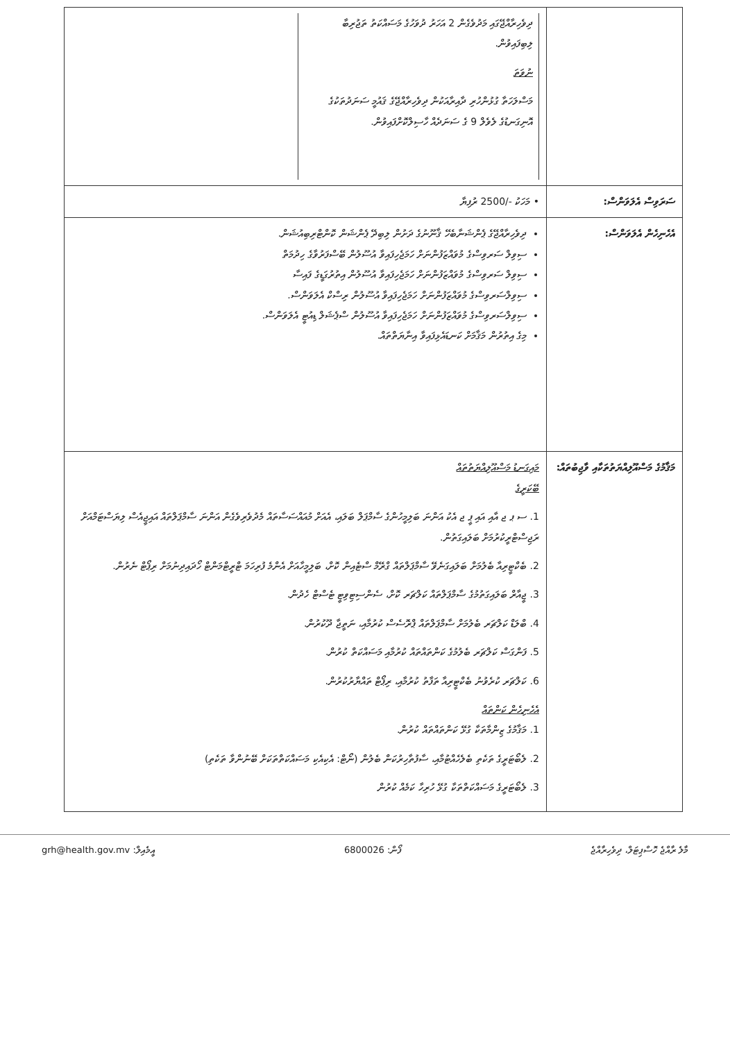| | ދިވެހިރާއްޖޭގައި މަދުވެގެން 2 އަހަރު ދުވަހުގެ މަސައްކަތު ތަޖުރިބާ ލިބިފައިވުން. ނުވަތަ މަސްލަހަތާ ގުޅުންހުރި ދާއިރާއަކުން ދިވެހިރާއްޖޭގެ ޤައުމީ ސަނަދުތަކުގެ އޮނިގަނޑުގެ ލެވެލް 9 ގެ ސަނަދެއް ހާސިލްކޮށްފައިވުން. |
| ސަރަވިސް އެލަވަންސް: | • މަހަކު -/2500 ރުފިޔާ |
| އެހެނިހެން އެލަވަންސް: | ދިވެހިރާއްޖޭގެ ޕެންޝަނާބެހޭ ޤާނޫނުގެ ދަށުން ލިބިދޭ ޕެންޝަން ކޮންޓްރިބިއުޝަން. ސިވިލް ސަރވިސްގެ މުވައްޒަފުންނަށް ހަމަޖެހިފައިވާ އުސޫލުން ބޭސްފަރުވާގެ ހިދުމަތް ސިވިލް ސަރވިސްގެ މުވައްޒަފުންނަށް ހަމަޖެހިފައިވާ އުސޫލުން އިތުރުގަޑީގެ ފައިސާ ސިވިލްސަރވިސްގެ މުވައްޒަފުންނަށް ހަމަޖެހިފައިވާ އުސޫލުން ރިސްކް އެލަވަންސް. ސިވިލްސަރވިސްގެ މުވައްޒަފުންނަށް ހަމަޖެހިފައިވާ އުސޫލުން ސްޕެޝަލް ޑިއުޓީ އެލަވަންސް. މިގެ އިތުރުން މަޤާމަށް ކަނޑައެޅިފައިވާ އިނާޔަތްތައް. |
| މަޤާމުގެ މަސްއޫލިއްޔަތުތަކާއި ވާޖިބުތައް: | މައިގަނޑު މަސްއޫލިއްޔަތުތައް ބޭކަރީގެ 1. ސ ޕ ޖ އާއި އައި ޕީ ޖ އެކު އަންނަ ބަލިމީހުންގެ ސާމްޕަލް ބަލައި، އެއަށް މުއައްސަސާތައް މެދުވެރިވެގެން އަންނަ ސާމްޕަލްތައް އައިޖީއެސް ލިޔަސްޓަމްއަށް ރަޖިސްޓްރީކުރުމަށް ބަލައިގަތުން. 2. ބެކްޓީރިއާ ބެލުމަށް ބަލައިގަނެވޭ ސާމްޕަލްތައް ގްރޭމް ސްޓެއިން ކޮށް، ބަލިމީހާއަށް އެންމެ ފުރިހަމަ ޓްރީޓްމަންޓް ހޯދައިދިނުމަށް ރިޕޯޓް ނެރުން. 3. ޖީއާރް ބަލައިގަތުމުގެ ސާމްޕަލްތައް ކަލްޗަރ ކޮށް، ސެންސިޓިވިޓީ ޓެސްޓް ހެދުން. 4. ބްލަޑް ކަލްޗަރ ބެލުމަށް ސާމްޕަލްތައް ޕްރޮސެސް ކުރުމާއި، ނަތީޖާ ދޫކުރުން. 5. ފަންގަސް ކަލްޗަރ ބެލުމުގެ ކަންތައްތައް ކުރުމާއި މަސައްކަތް ކުރުން. 6. ކަލްޗަރ ކުރެވުނު ބެކްޓީރިއާ ތަފާތު ކުރުމާއި، ރިޕޯޓް ތައްޔާރުކުރުން. އެހެނިހެން ކަންތައް 1. މަޤާމުގެ ޒިންމާތަކާ ގުޅޭ ކަންތައްތައް ކުރުން. 2. ލެބޯޓަރީގެ ތަކެތި ބެލެހެއްޓުމާއި، ސާފުތާހިރުކަން ބެލުން (ނޯޓް: އެކިއެކި މަސައްކަތްތަކަށް ބޭނުންވާ ތަކެތި) 3. ލެބޯޓަރީގެ މަސައްކަތްތަކާ ގުޅޭ ހުރިހާ ކަމެއް ކުރުން |
މާލެ ރާއްޖެ ހޮސްޕިޓަލް، ދިވެހިރާއްޖެ ފޯން: 6800026 އީމެއިލް: grh@health.gov.mv